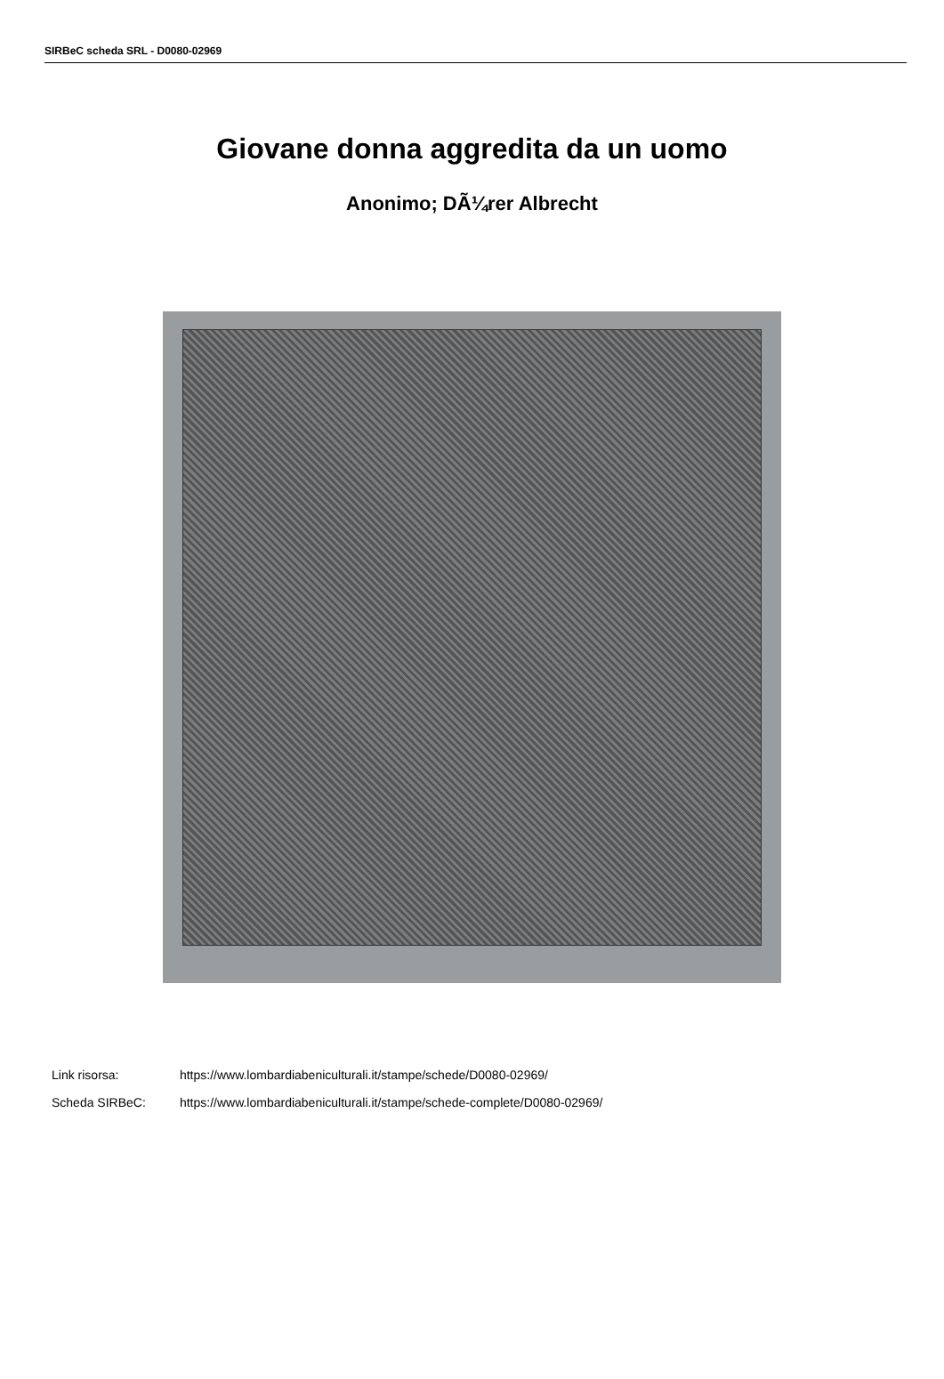SIRBeC scheda SRL - D0080-02969
Giovane donna aggredita da un uomo
Anonimo; DÃ¼rer Albrecht
Link risorsa: https://www.lombardiabeniculturali.it/stampe/schede/D0080-02969/
Scheda SIRBeC: https://www.lombardiabeniculturali.it/stampe/schede-complete/D0080-02969/